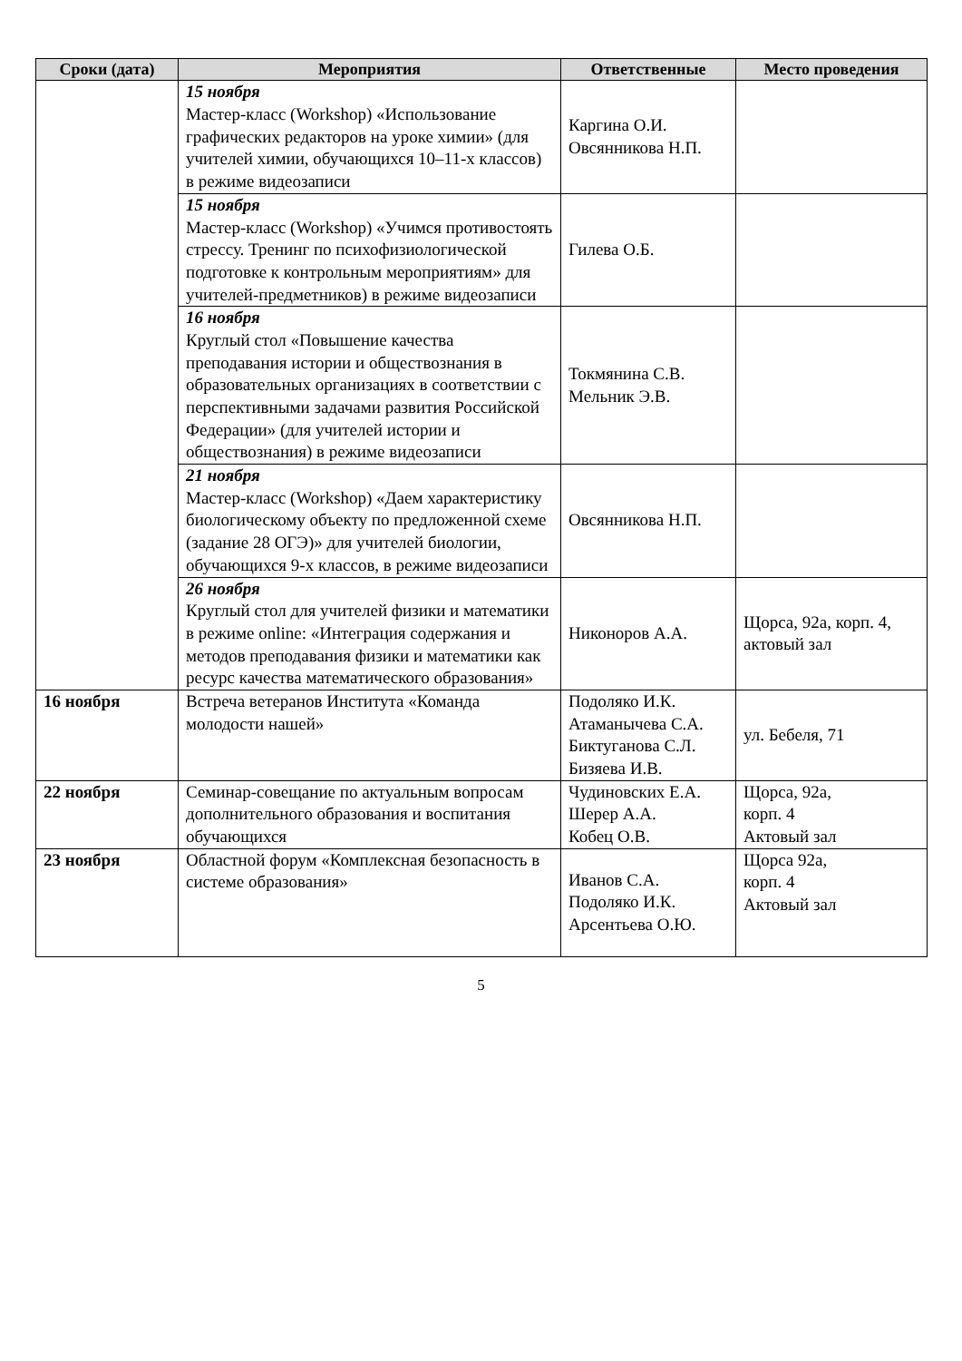| Сроки (дата) | Мероприятия | Ответственные | Место проведения |
| --- | --- | --- | --- |
| | 15 ноября Мастер-класс (Workshop) «Использование графических редакторов на уроке химии» (для учителей химии, обучающихся 10–11-х классов) в режиме видеозаписи | Каргина О.И. Овсянникова Н.П. | |
| | 15 ноября Мастер-класс (Workshop) «Учимся противостоять стрессу. Тренинг по психофизиологической подготовке к контрольным мероприятиям» для учителей-предметников) в режиме видеозаписи | Гилева О.Б. | |
| | 16 ноября Круглый стол «Повышение качества преподавания истории и обществознания в образовательных организациях в соответствии с перспективными задачами развития Российской Федерации» (для учителей истории и обществознания) в режиме видеозаписи | Токмянина С.В. Мельник Э.В. | |
| | 21 ноября Мастер-класс (Workshop) «Даем характеристику биологическому объекту по предложенной схеме (задание 28 ОГЭ)» для учителей биологии, обучающихся 9-х классов, в режиме видеозаписи | Овсянникова Н.П. | |
| | 26 ноября Круглый стол для учителей физики и математики в режиме online: «Интеграция содержания и методов преподавания физики и математики как ресурс качества математического образования» | Никоноров А.А. | Щорса, 92а, корп. 4, актовый зал |
| 16 ноября | Встреча ветеранов Института «Команда молодости нашей» | Подоляко И.К. Атаманычева С.А. Биктуганова С.Л. Бизяева И.В. | ул. Бебеля, 71 |
| 22 ноября | Семинар-совещание по актуальным вопросам дополнительного образования и воспитания обучающихся | Чудиновских Е.А. Шерер А.А. Кобец О.В. | Щорса, 92а, корп. 4 Актовый зал |
| 23 ноября | Областной форум «Комплексная безопасность в системе образования» | Иванов С.А. Подоляко И.К. Арсентьева О.Ю. | Щорса 92а, корп. 4 Актовый зал |
5